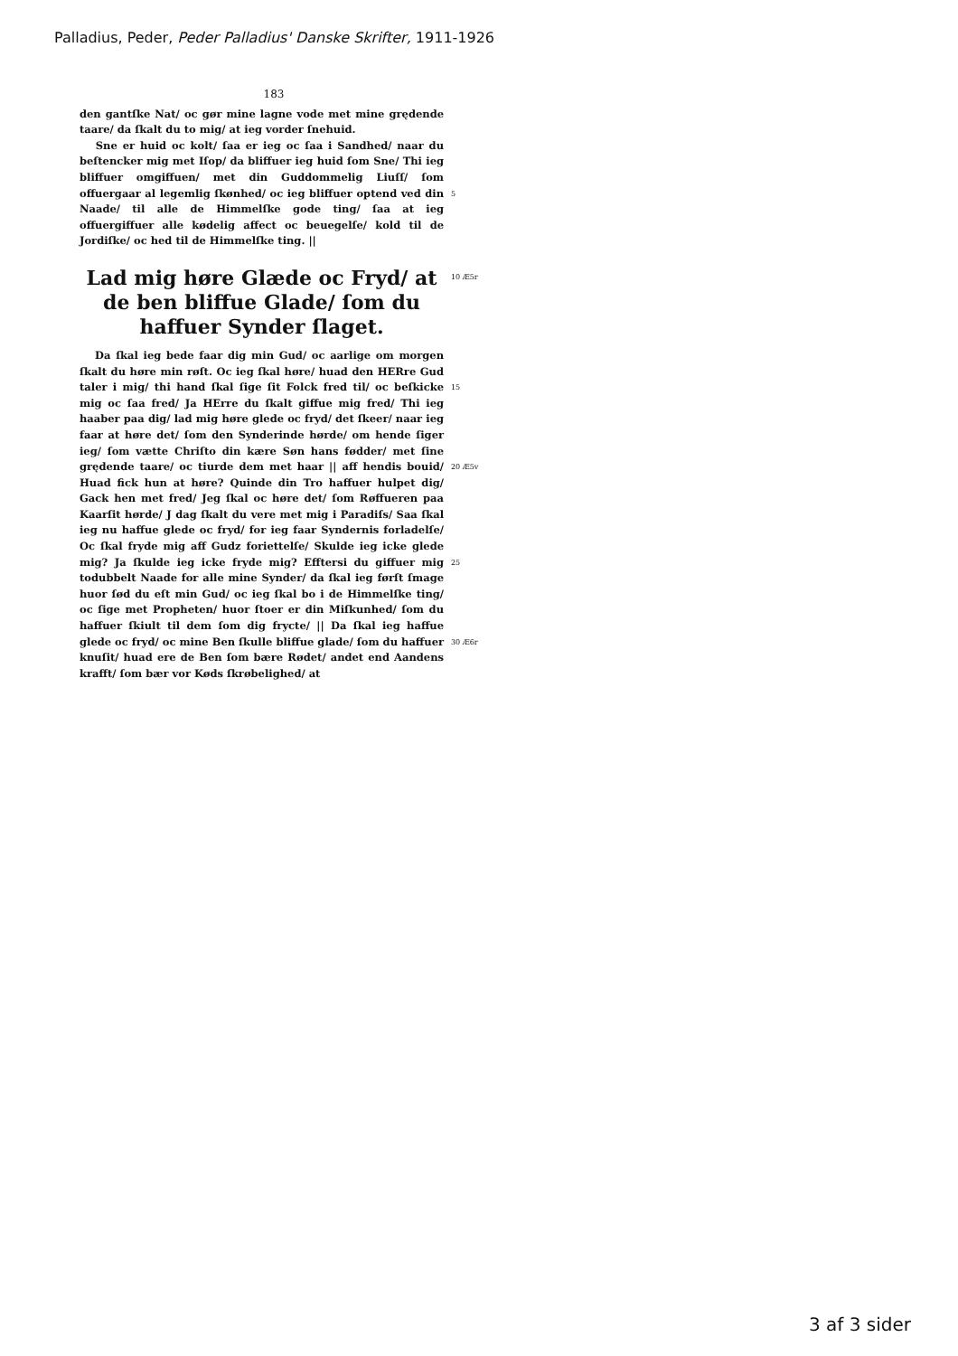Palladius, Peder, Peder Palladius' Danske Skrifter, 1911-1926
183
den gantſke Nat/ oc gør mine lagne vode met mine grędende taare/ da ſkalt du to mig/ at ieg vorder ſnehuid.
Sne er huid oc kolt/ ſaa er ieg oc ſaa i Sandhed/ naar du beſtencker mig met Iſop/ da bliffuer ieg huid ſom Sne/ Thi ieg bliffuer omgiffuen/ met din Guddommelig Liuſſ/ ſom offuergaar al legemlig ſkønhed/ oc ieg bliffuer optend ved din Naade/ til alle de Himmelſke gode ting/ ſaa at ieg offuergiffuer alle kødelig affect oc beuegelſe/ kold til de Jordiſke/ oc hed til de Himmelſke ting. ||
5
Lad mig høre Glæde oc Fryd/ at de ben bliffue Glade/ ſom du haffuer Synder ſlaget.
10 Æ5r
Da ſkal ieg bede faar dig min Gud/ oc aarlige om morgen ſkalt du høre min røſt. Oc ieg ſkal høre/ huad den HERre Gud taler i mig/ thi hand ſkal ſige ſit Folck fred til/ oc beſkicke mig oc ſaa fred/ Ja HErre du ſkalt giffue mig fred/ Thi ieg haaber paa dig/ lad mig høre glede oc fryd/ det ſkeer/ naar ieg faar at høre det/ ſom den Synderinde hørde/ om hende ſiger ieg/ ſom vætte Chriſto din kære Søn hans fødder/ met ſine grędende taare/ oc tiurde dem met haar || aff hendis bouid/ Huad fick hun at høre? Quinde din Tro haffuer hulpet dig/ Gack hen met fred/ Jeg ſkal oc høre det/ ſom Røffueren paa Kaarſit hørde/ J dag ſkalt du vere met mig i Paradiſs/ Saa ſkal ieg nu haffue glede oc fryd/ for ieg faar Syndernis forladelſe/ Oc ſkal fryde mig aff Gudz foriettelſe/ Skulde ieg icke glede mig? Ja ſkulde ieg icke fryde mig? Efftersi du giffuer mig todubbelt Naade for alle mine Synder/ da ſkal ieg førſt ſmage huor ſød du eſt min Gud/ oc ieg ſkal bo i de Himmelſke ting/ oc ſige met Propheten/ huor ſtoer er din Miſkunhed/ ſom du haffuer ſkiult til dem ſom dig frycte/ || Da ſkal ieg haffue glede oc fryd/ oc mine Ben ſkulle bliffue glade/ ſom du haffuer knuſit/ huad ere de Ben ſom bære Rødet/ andet end Aandens krafft/ ſom bær vor Køds ſkrøbelighed/ at
15
20 Æ5v
25
30 Æ6r
3 af 3 sider